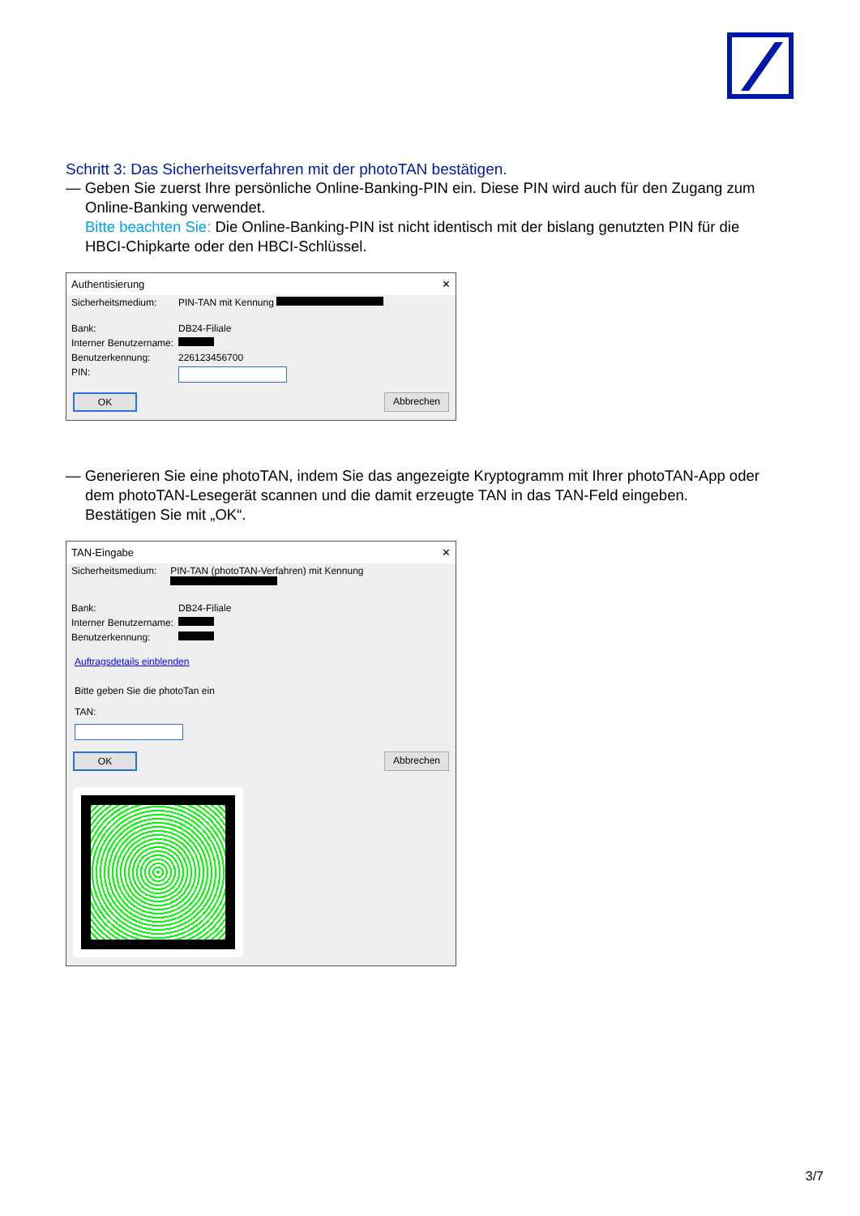Schritt 3: Das Sicherheitsverfahren mit der photoTAN bestätigen.
— Geben Sie zuerst Ihre persönliche Online-Banking-PIN ein. Diese PIN wird auch für den Zugang zum Online-Banking verwendet.
Bitte beachten Sie: Die Online-Banking-PIN ist nicht identisch mit der bislang genutzten PIN für die HBCI-Chipkarte oder den HBCI-Schlüssel.
Authentisierung ✕
Sicherheitsmedium: PIN-TAN mit Kennung
Bank: DB24-Filiale
Interner Benutzername:
Benutzerkennung: 226123456700
PIN:
OK Abbrechen
— Generieren Sie eine photoTAN, indem Sie das angezeigte Kryptogramm mit Ihrer photoTAN-App oder dem photoTAN-Lesegerät scannen und die damit erzeugte TAN in das TAN-Feld eingeben. Bestätigen Sie mit „OK“.
TAN-Eingabe ✕
Sicherheitsmedium: PIN-TAN (photoTAN-Verfahren) mit Kennung
Bank: DB24-Filiale
Interner Benutzername:
Benutzerkennung:
Auftragsdetails einblenden
Bitte geben Sie die photoTan ein
TAN:
OK Abbrechen
3/7